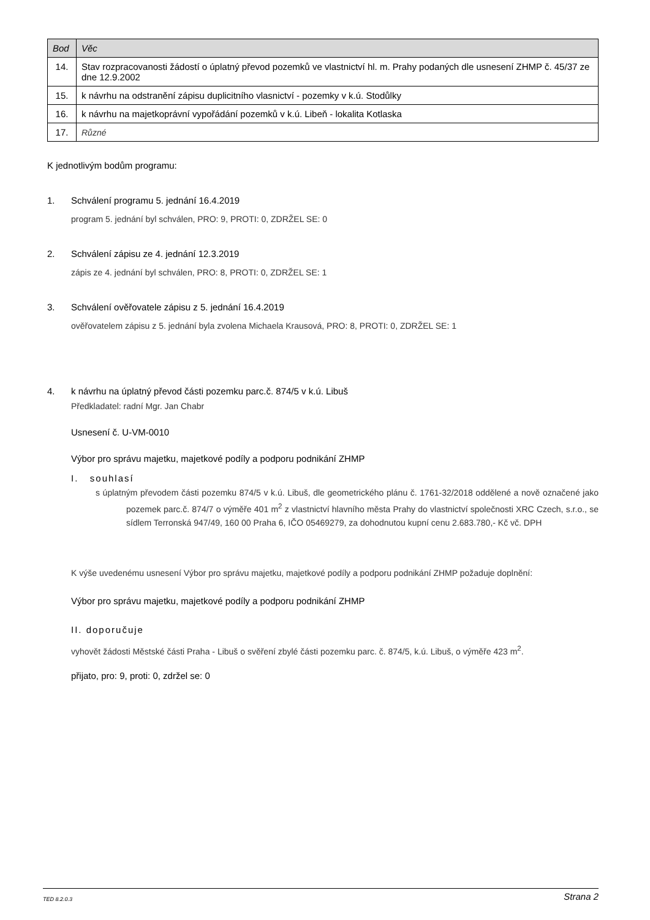| Bod | Věc |
| --- | --- |
| 14. | Stav rozpracovanosti žádostí o úplatný převod pozemků ve vlastnictví hl. m. Prahy podaných dle usnesení ZHMP č. 45/37 ze dne 12.9.2002 |
| 15. | k návrhu na odstranění zápisu duplicitního vlasnictví - pozemky v k.ú. Stodůlky |
| 16. | k návrhu na majetkoprávní vypořádání pozemků v k.ú. Libeň - lokalita Kotlaska |
| 17. | Různé |
K jednotlivým bodům programu:
1. Schválení programu 5. jednání 16.4.2019
program 5. jednání byl schválen, PRO: 9, PROTI: 0, ZDRŽEL SE: 0
2. Schválení zápisu ze 4. jednání 12.3.2019
zápis ze 4. jednání byl schválen, PRO: 8, PROTI: 0, ZDRŽEL SE: 1
3. Schválení ověřovatele zápisu z 5. jednání 16.4.2019
ověřovatelem zápisu z 5. jednání byla zvolena Michaela Krausová, PRO: 8, PROTI: 0, ZDRŽEL SE: 1
4. k návrhu na úplatný převod části pozemku parc.č. 874/5 v k.ú. Libuš
Předkladatel: radní Mgr. Jan Chabr
Usnesení č. U-VM-0010
Výbor pro správu majetku, majetkové podíly a podporu podnikání ZHMP
I. souhlasí
s úplatným převodem části pozemku 874/5 v k.ú. Libuš, dle geometrického plánu č. 1761-32/2018 oddělené a nově označené jako pozemek parc.č. 874/7 o výměře 401 m<sup>2</sup> z vlastnictví hlavního města Prahy do vlastnictví společnosti XRC Czech, s.r.o., se sídlem Terronská 947/49, 160 00 Praha 6, IČO 05469279, za dohodnutou kupní cenu 2.683.780,- Kč vč. DPH
K výše uvedenému usnesení Výbor pro správu majetku, majetkové podíly a podporu podnikání ZHMP požaduje doplnění:
Výbor pro správu majetku, majetkové podíly a podporu podnikání ZHMP
II. doporučuje
vyhovět žádosti Městské části Praha - Libuš o svěření zbylé části pozemku parc. č. 874/5, k.ú. Libuš, o výměře 423 m<sup>2</sup>.
přijato, pro: 9, proti: 0, zdržel se: 0
TED 8.2.0.3 Strana 2